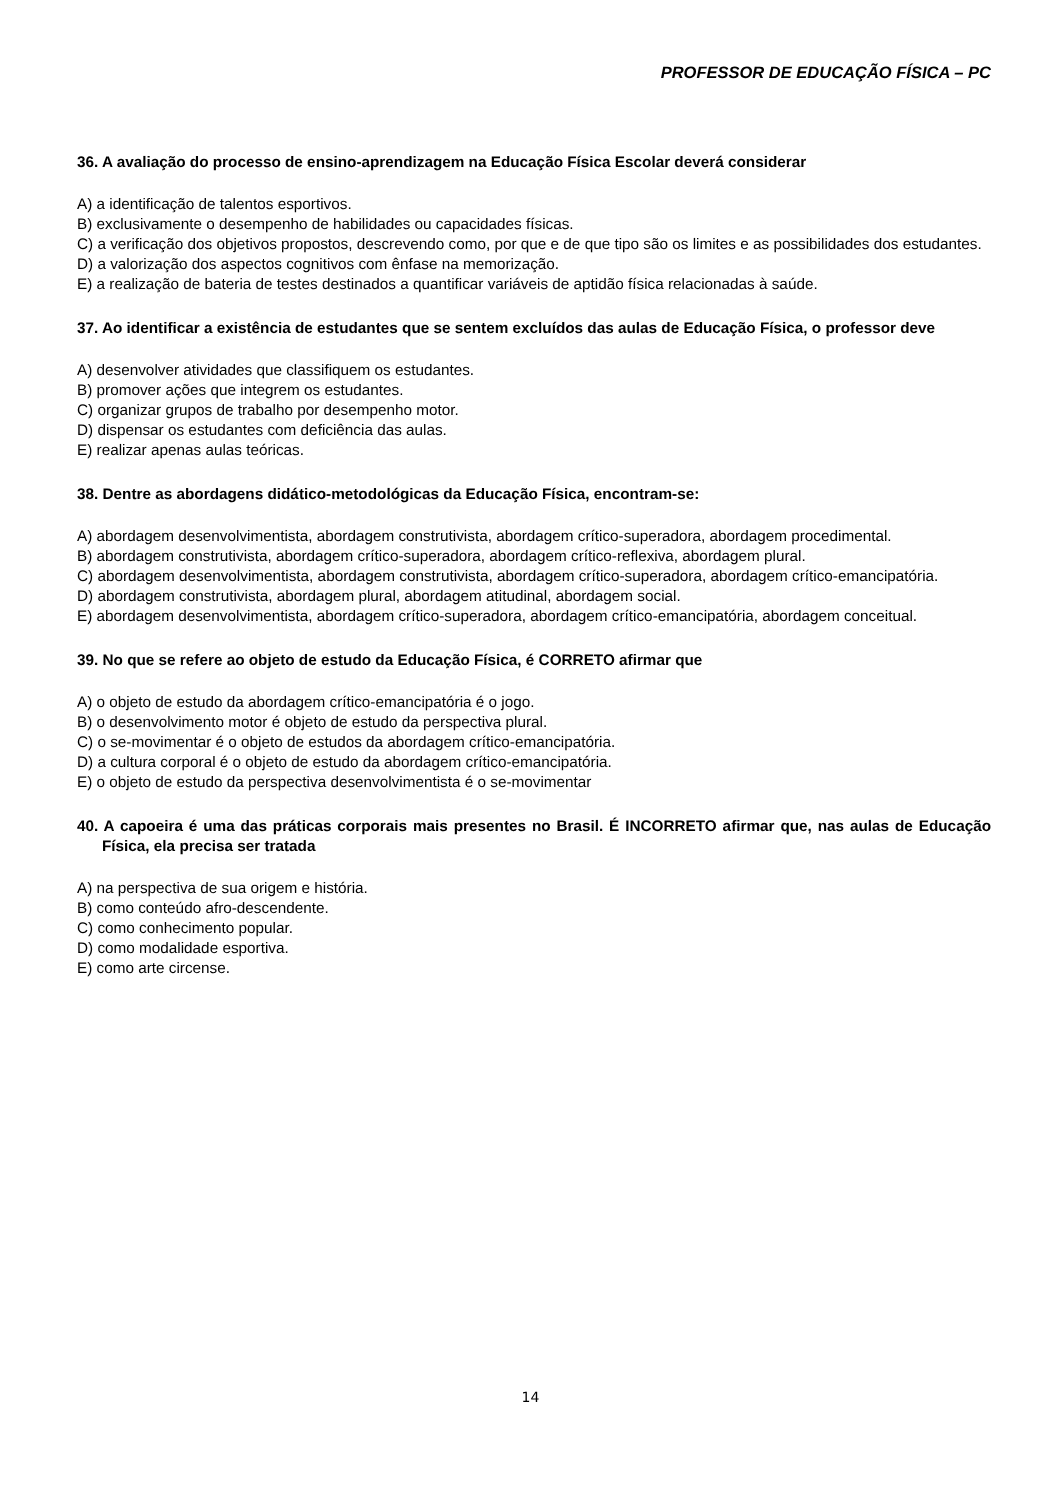PROFESSOR DE EDUCAÇÃO FÍSICA – PC
36. A avaliação do processo de ensino-aprendizagem na Educação Física Escolar deverá considerar
A) a identificação de talentos esportivos.
B) exclusivamente o desempenho de habilidades ou capacidades físicas.
C) a verificação dos objetivos propostos, descrevendo como, por que e de que tipo são os limites e as possibilidades dos estudantes.
D) a valorização dos aspectos cognitivos com ênfase na memorização.
E) a realização de bateria de testes destinados a quantificar variáveis de aptidão física relacionadas à saúde.
37. Ao identificar a existência de estudantes que se sentem excluídos das aulas de Educação Física, o professor deve
A) desenvolver atividades que classifiquem os estudantes.
B) promover ações que integrem os estudantes.
C) organizar grupos de trabalho por desempenho motor.
D) dispensar os estudantes com deficiência das aulas.
E) realizar apenas aulas teóricas.
38. Dentre as abordagens didático-metodológicas da Educação Física, encontram-se:
A) abordagem desenvolvimentista, abordagem construtivista, abordagem crítico-superadora, abordagem procedimental.
B) abordagem construtivista, abordagem crítico-superadora, abordagem crítico-reflexiva, abordagem plural.
C) abordagem desenvolvimentista, abordagem construtivista, abordagem crítico-superadora, abordagem crítico-emancipatória.
D) abordagem construtivista, abordagem plural, abordagem atitudinal, abordagem social.
E) abordagem desenvolvimentista, abordagem crítico-superadora, abordagem crítico-emancipatória, abordagem conceitual.
39. No que se refere ao objeto de estudo da Educação Física, é CORRETO afirmar que
A) o objeto de estudo da abordagem crítico-emancipatória é o jogo.
B) o desenvolvimento motor é objeto de estudo da perspectiva plural.
C) o se-movimentar é o objeto de estudos da abordagem crítico-emancipatória.
D) a cultura corporal é o objeto de estudo da abordagem crítico-emancipatória.
E) o objeto de estudo da perspectiva desenvolvimentista é o se-movimentar
40. A capoeira é uma das práticas corporais mais presentes no Brasil. É INCORRETO afirmar que, nas aulas de Educação Física, ela precisa ser tratada
A) na perspectiva de sua origem e história.
B) como conteúdo afro-descendente.
C) como conhecimento popular.
D) como modalidade esportiva.
E) como arte circense.
14